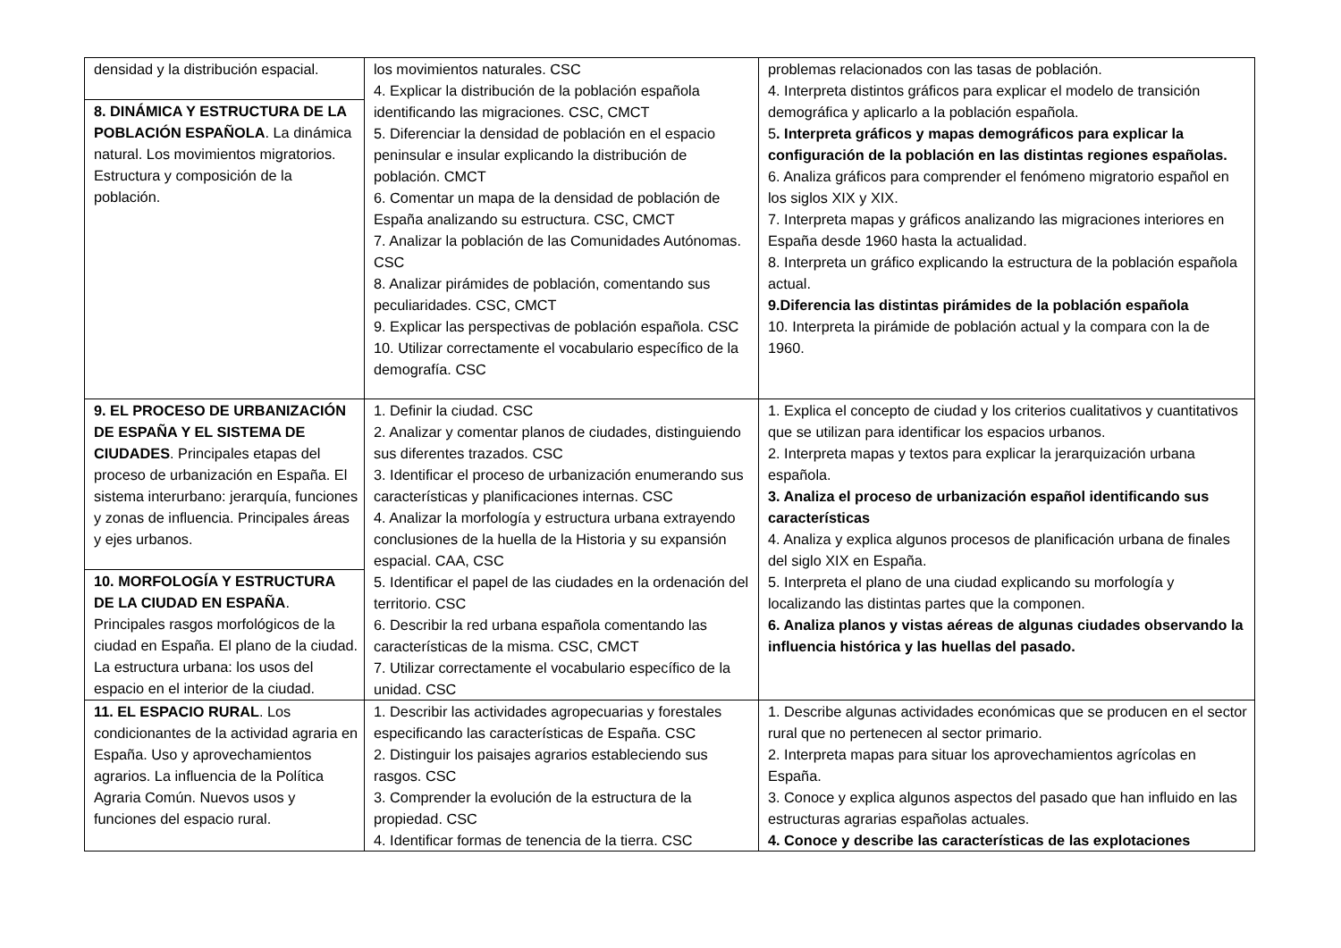| densidad y la distribución espacial. | los movimientos naturales. CSC 4. Explicar la distribución de la población española identificando las migraciones. CSC, CMCT 5. Diferenciar la densidad de población en el espacio peninsular e insular explicando la distribución de población. CMCT 6. Comentar un mapa de la densidad de población de España analizando su estructura. CSC, CMCT 7. Analizar la población de las Comunidades Autónomas. CSC 8. Analizar pirámides de población, comentando sus peculiaridades. CSC, CMCT 9. Explicar las perspectivas de población española. CSC 10. Utilizar correctamente el vocabulario específico de la demografía. CSC | problemas relacionados con las tasas de población. 4. Interpreta distintos gráficos para explicar el modelo de transición demográfica y aplicarlo a la población española. 5 . Interpreta gráficos y mapas demográficos para explicar la configuración de la población en las distintas regiones españolas. 6. Analiza gráficos para comprender el fenómeno migratorio español en los siglos XIX y XIX. 7. Interpreta mapas y gráficos analizando las migraciones interiores en España desde 1960 hasta la actualidad. 8. Interpreta un gráfico explicando la estructura de la población española actual. 9.Diferencia las distintas pirámides de la población española 10. Interpreta la pirámide de población actual y la compara con la de 1960. |
| 8. DINÁMICA Y ESTRUCTURA DE LA POBLACIÓN ESPAÑOLA . La dinámica natural. Los movimientos migratorios. Estructura y composición de la población. | | |
| 9. EL PROCESO DE URBANIZACIÓN DE ESPAÑA Y EL SISTEMA DE CIUDADES . Principales etapas del proceso de urbanización en España. El sistema interurbano: jerarquía, funciones y zonas de influencia. Principales áreas y ejes urbanos. | 1. Definir la ciudad. CSC 2. Analizar y comentar planos de ciudades, distinguiendo sus diferentes trazados. CSC 3. Identificar el proceso de urbanización enumerando sus características y planificaciones internas. CSC 4. Analizar la morfología y estructura urbana extrayendo conclusiones de la huella de la Historia y su expansión espacial. CAA, CSC 5. Identificar el papel de las ciudades en la ordenación del territorio. CSC 6. Describir la red urbana española comentando las características de la misma. CSC, CMCT 7. Utilizar correctamente el vocabulario específico de la unidad. CSC | 1. Explica el concepto de ciudad y los criterios cualitativos y cuantitativos que se utilizan para identificar los espacios urbanos. 2. Interpreta mapas y textos para explicar la jerarquización urbana española. 3. Analiza el proceso de urbanización español identificando sus características 4. Analiza y explica algunos procesos de planificación urbana de finales del siglo XIX en España. 5. Interpreta el plano de una ciudad explicando su morfología y localizando las distintas partes que la componen. 6. Analiza planos y vistas aéreas de algunas ciudades observando la influencia histórica y las huellas del pasado. |
| 10. MORFOLOGÍA Y ESTRUCTURA DE LA CIUDAD EN ESPAÑA . Principales rasgos morfológicos de la ciudad en España. El plano de la ciudad. La estructura urbana: los usos del espacio en el interior de la ciudad. | | |
| 11. EL ESPACIO RURAL . Los condicionantes de la actividad agraria en España. Uso y aprovechamientos agrarios. La influencia de la Política Agraria Común. Nuevos usos y funciones del espacio rural. | 1. Describir las actividades agropecuarias y forestales especificando las características de España. CSC 2. Distinguir los paisajes agrarios estableciendo sus rasgos. CSC 3. Comprender la evolución de la estructura de la propiedad. CSC 4. Identificar formas de tenencia de la tierra. CSC | 1. Describe algunas actividades económicas que se producen en el sector rural que no pertenecen al sector primario. 2. Interpreta mapas para situar los aprovechamientos agrícolas en España. 3. Conoce y explica algunos aspectos del pasado que han influido en las estructuras agrarias españolas actuales. 4. Conoce y describe las características de las explotaciones |